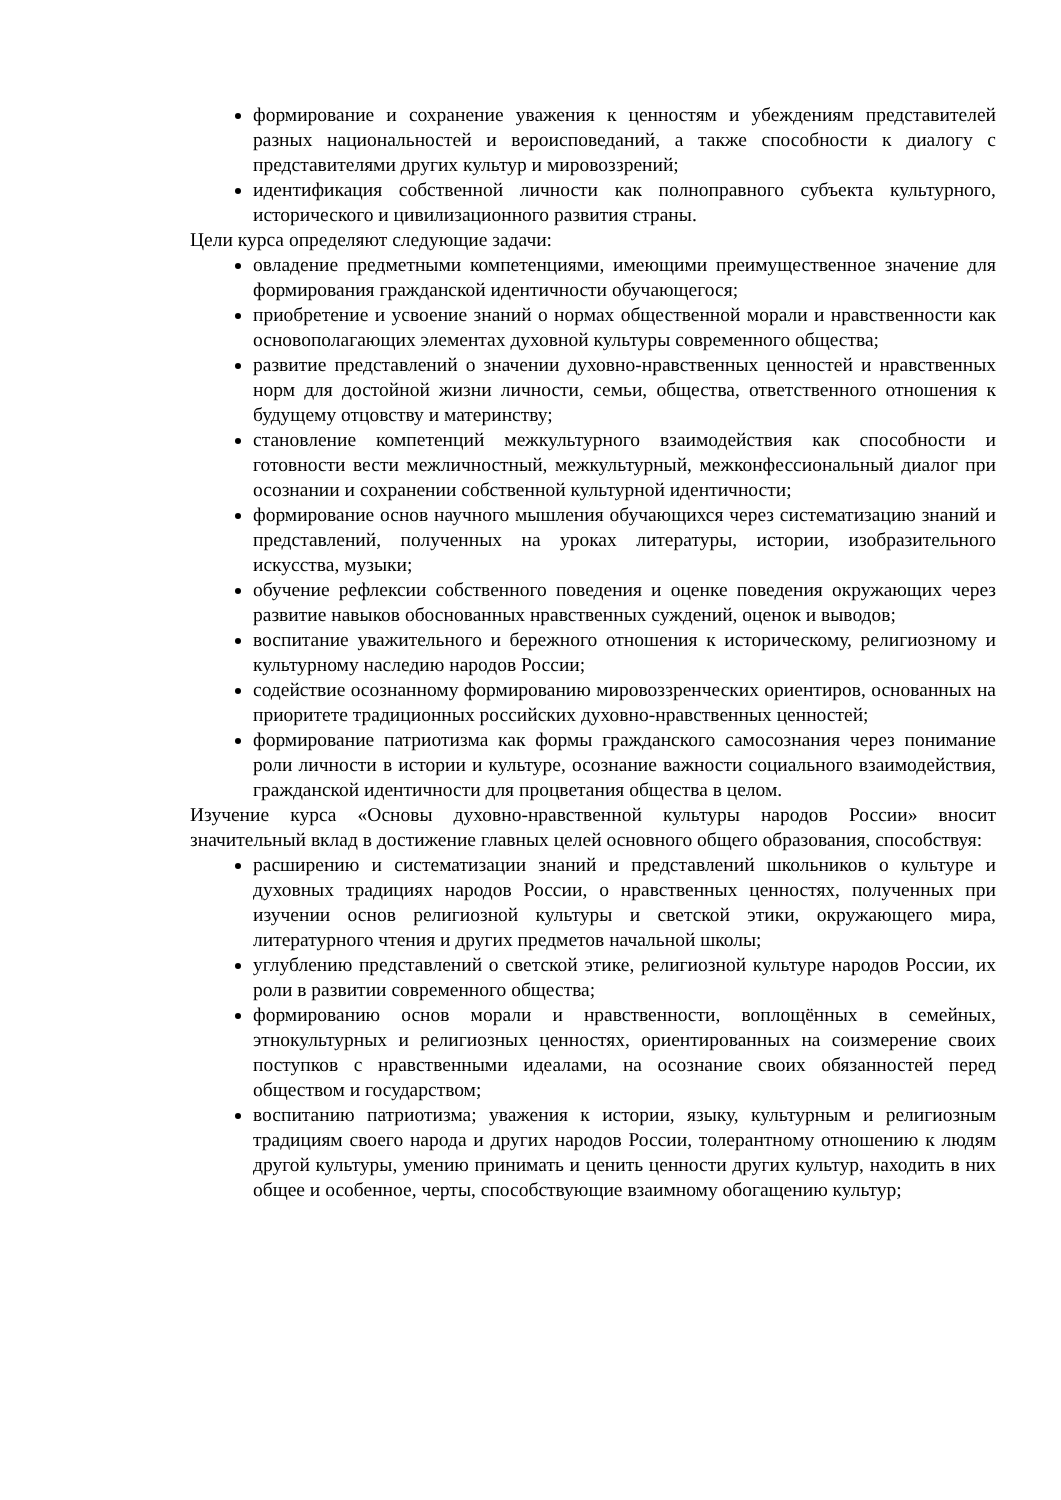формирование и сохранение уважения к ценностям и убеждениям представителей разных национальностей и вероисповеданий, а также способности к диалогу с представителями других культур и мировоззрений;
идентификация собственной личности как полноправного субъекта культурного, исторического и цивилизационного развития страны.
Цели курса определяют следующие задачи:
овладение предметными компетенциями, имеющими преимущественное значение для формирования гражданской идентичности обучающегося;
приобретение и усвоение знаний о нормах общественной морали и нравственности как основополагающих элементах духовной культуры современного общества;
развитие представлений о значении духовно-нравственных ценностей и нравственных норм для достойной жизни личности, семьи, общества, ответственного отношения к будущему отцовству и материнству;
становление компетенций межкультурного взаимодействия как способности и готовности вести межличностный, межкультурный, межконфессиональный диалог при осознании и сохранении собственной культурной идентичности;
формирование основ научного мышления обучающихся через систематизацию знаний и представлений, полученных на уроках литературы, истории, изобразительного искусства, музыки;
обучение рефлексии собственного поведения и оценке поведения окружающих через развитие навыков обоснованных нравственных суждений, оценок и выводов;
воспитание уважительного и бережного отношения к историческому, религиозному и культурному наследию народов России;
содействие осознанному формированию мировоззренческих ориентиров, основанных на приоритете традиционных российских духовно-нравственных ценностей;
формирование патриотизма как формы гражданского самосознания через понимание роли личности в истории и культуре, осознание важности социального взаимодействия, гражданской идентичности для процветания общества в целом.
Изучение курса «Основы духовно-нравственной культуры народов России» вносит значительный вклад в достижение главных целей основного общего образования, способствуя:
расширению и систематизации знаний и представлений школьников о культуре и духовных традициях народов России, о нравственных ценностях, полученных при изучении основ религиозной культуры и светской этики, окружающего мира, литературного чтения и других предметов начальной школы;
углублению представлений о светской этике, религиозной культуре народов России, их роли в развитии современного общества;
формированию основ морали и нравственности, воплощённых в семейных, этнокультурных и религиозных ценностях, ориентированных на соизмерение своих поступков с нравственными идеалами, на осознание своих обязанностей перед обществом и государством;
воспитанию патриотизма; уважения к истории, языку, культурным и религиозным традициям своего народа и других народов России, толерантному отношению к людям другой культуры, умению принимать и ценить ценности других культур, находить в них общее и особенное, черты, способствующие взаимному обогащению культур;